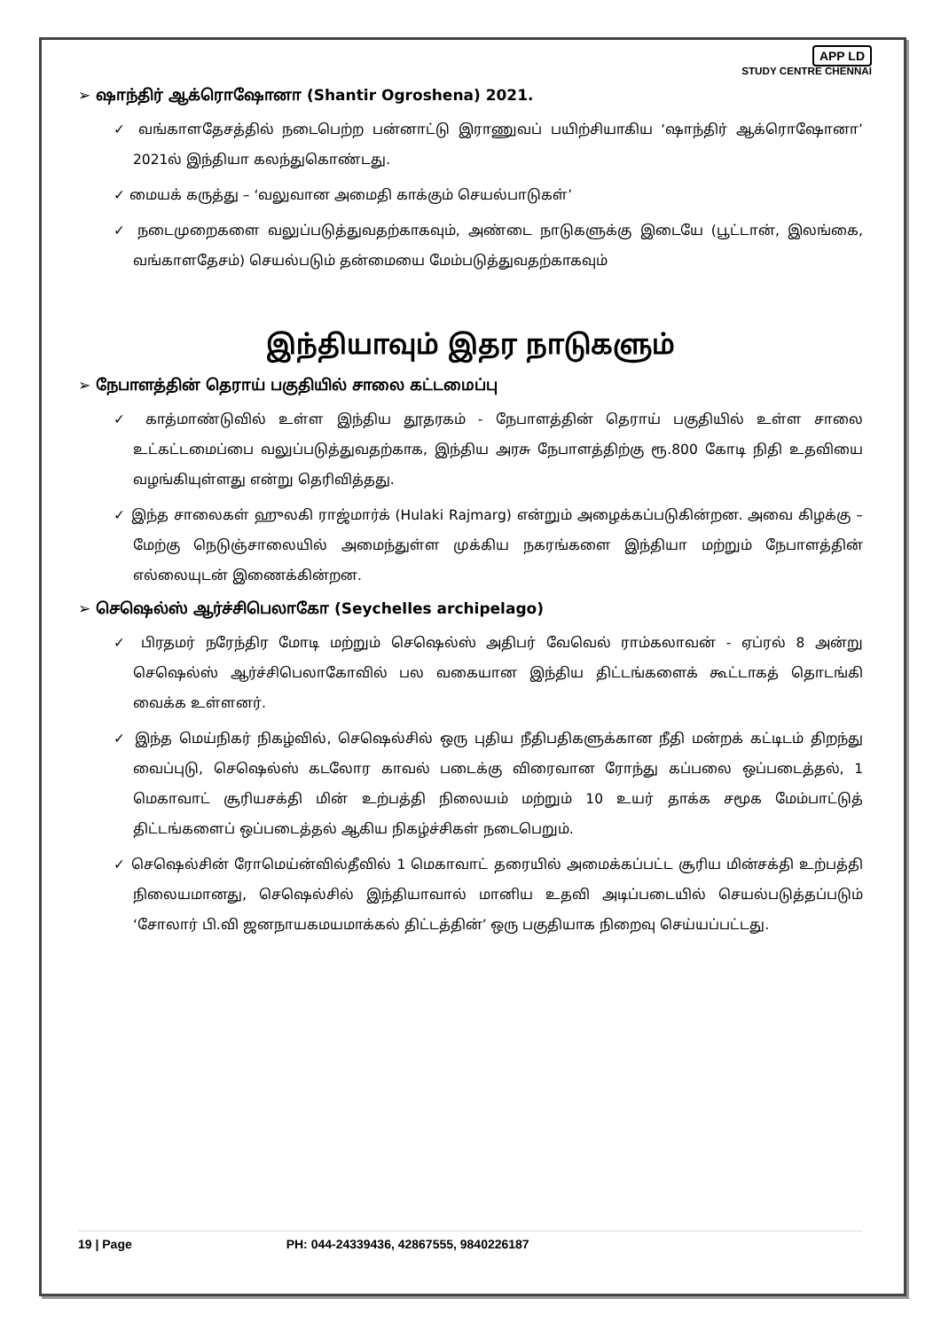APP LD
STUDY CENTRE CHENNAI
➢ ஷாந்திர் ஆக்ரொஷோனா (Shantir Ogroshena) 2021.
✓ வங்காளதேசத்தில் நடைபெற்ற பன்னாட்டு இராணுவப் பயிற்சியாகிய ‘ஷாந்திர் ஆக்ரொஷோனா’ 2021ல் இந்தியா கலந்துகொண்டது.
✓ மையக் கருத்து – ‘வலுவான அமைதி காக்கும் செயல்பாடுகள்’
✓ நடைமுறைகளை வலுப்படுத்துவதற்காகவும், அண்டை நாடுகளுக்கு இடையே (பூட்டான், இலங்கை, வங்காளதேசம்) செயல்படும் தன்மையை மேம்படுத்துவதற்காகவும்
இந்தியாவும் இதர நாடுகளும்
➢ நேபாளத்தின் தெராய் பகுதியில் சாலை கட்டமைப்பு
✓ காத்மாண்டுவில் உள்ள இந்திய தூதரகம் - நேபாளத்தின் தெராய் பகுதியில் உள்ள சாலை உட்கட்டமைப்பை வலுப்படுத்துவதற்காக, இந்திய அரசு நேபாளத்திற்கு ரூ.800 கோடி நிதி உதவியை வழங்கியுள்ளது என்று தெரிவித்தது.
✓ இந்த சாலைகள் ஹுலகி ராஜ்மார்க் (Hulaki Rajmarg) என்றும் அழைக்கப்படுகின்றன. அவை கிழக்கு – மேற்கு நெடுஞ்சாலையில் அமைந்துள்ள முக்கிய நகரங்களை இந்தியா மற்றும் நேபாளத்தின் எல்லையுடன் இணைக்கின்றன.
➢ செஷெல்ஸ் ஆர்ச்சிபெலாகோ (Seychelles archipelago)
✓ பிரதமர் நரேந்திர மோடி மற்றும் செஷெல்ஸ் அதிபர் வேவெல் ராம்கலாவன் - ஏப்ரல் 8 அன்று செஷெல்ஸ் ஆர்ச்சிபெலாகோவில் பல வகையான இந்திய திட்டங்களைக் கூட்டாகத் தொடங்கி வைக்க உள்ளனர்.
✓ இந்த மெய்நிகர் நிகழ்வில், செஷெல்சில் ஒரு புதிய நீதிபதிகளுக்கான நீதி மன்றக் கட்டிடம் திறந்து வைப்புடு, செஷெல்ஸ் கடலோர காவல் படைக்கு விரைவான ரோந்து கப்பலை ஒப்படைத்தல், 1 மெகாவாட் சூரியசக்தி மின் உற்பத்தி நிலையம் மற்றும் 10 உயர் தாக்க சமூக மேம்பாட்டுத் திட்டங்களைப் ஒப்படைத்தல் ஆகிய நிகழ்ச்சிகள் நடைபெறும்.
✓ செஷெல்சின் ரோமெய்ன்வில்தீவில் 1 மெகாவாட் தரையில் அமைக்கப்பட்ட சூரிய மின்சக்தி உற்பத்தி நிலையமானது, செஷெல்சில் இந்தியாவால் மானிய உதவி அடிப்படையில் செயல்படுத்தப்படும் ‘சோலார் பி.வி ஜனநாயகமயமாக்கல் திட்டத்தின்’ ஒரு பகுதியாக நிறைவு செய்யப்பட்டது.
19 | Page PH: 044-24339436, 42867555, 9840226187